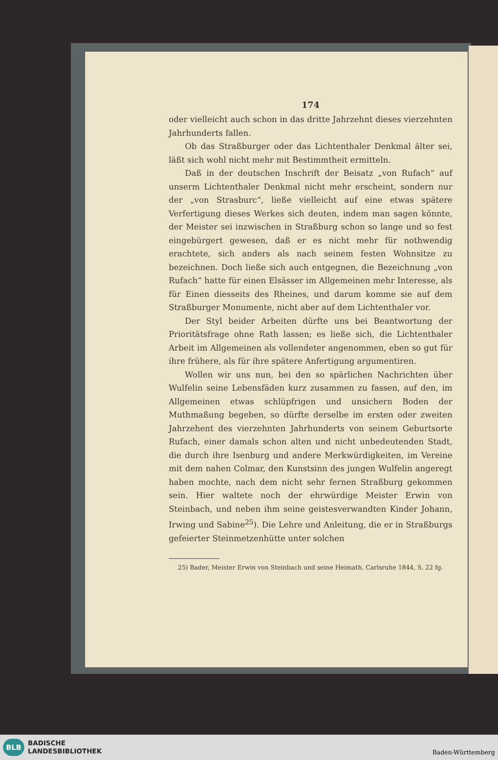174
oder vielleicht auch schon in das dritte Jahrzehnt dieses vierzehnten Jahrhunderts fallen.
Ob das Straßburger oder das Lichtenthaler Denkmal älter sei, läßt sich wohl nicht mehr mit Bestimmtheit ermitteln.
Daß in der deutschen Inschrift der Beisatz „von Rufach“ auf unserm Lichtenthaler Denkmal nicht mehr erscheint, sondern nur der „von Strasburc“, ließe vielleicht auf eine etwas spätere Verfertigung dieses Werkes sich deuten, indem man sagen könnte, der Meister sei inzwischen in Straßburg schon so lange und so fest eingebürgert gewesen, daß er es nicht mehr für nothwendig erachtete, sich anders als nach seinem festen Wohnsitze zu bezeichnen. Doch ließe sich auch entgegnen, die Bezeichnung „von Rufach“ hatte für einen Elsässer im Allgemeinen mehr Interesse, als für Einen diesseits des Rheines, und darum komme sie auf dem Straßburger Monumente, nicht aber auf dem Lichtenthaler vor.
Der Styl beider Arbeiten dürfte uns bei Beantwortung der Prioritätsfrage ohne Rath lassen; es ließe sich, die Lichtenthaler Arbeit im Allgemeinen als vollendeter angenommen, eben so gut für ihre frühere, als für ihre spätere Anfertigung argumentiren.
Wollen wir uns nun, bei den so spärlichen Nachrichten über Wulfelin seine Lebensfäden kurz zusammen zu fassen, auf den, im Allgemeinen etwas schlüpfrigen und unsichern Boden der Muthmaßung begeben, so dürfte derselbe im ersten oder zweiten Jahrzehent des vierzehnten Jahrhunderts von seinem Geburtsorte Rufach, einer damals schon alten und nicht unbedeutenden Stadt, die durch ihre Isenburg und andere Merkwürdigkeiten, im Vereine mit dem nahen Colmar, den Kunstsinn des jungen Wulfelin angeregt haben mochte, nach dem nicht sehr fernen Straßburg gekommen sein. Hier waltete noch der ehrwürdige Meister Erwin von Steinbach, und neben ihm seine geistesverwandten Kinder Johann, Irwing und Sabine<sup>25</sup>). Die Lehre und Anleitung, die er in Straßburgs gefeierter Steinmetzenhütte unter solchen
25) Bader, Meister Erwin von Steinbach und seine Heimath. Carlsruhe 1844, S. 22 fg.
BLB
BADISCHE
LANDESBIBLIOTHEK
Baden-Württemberg